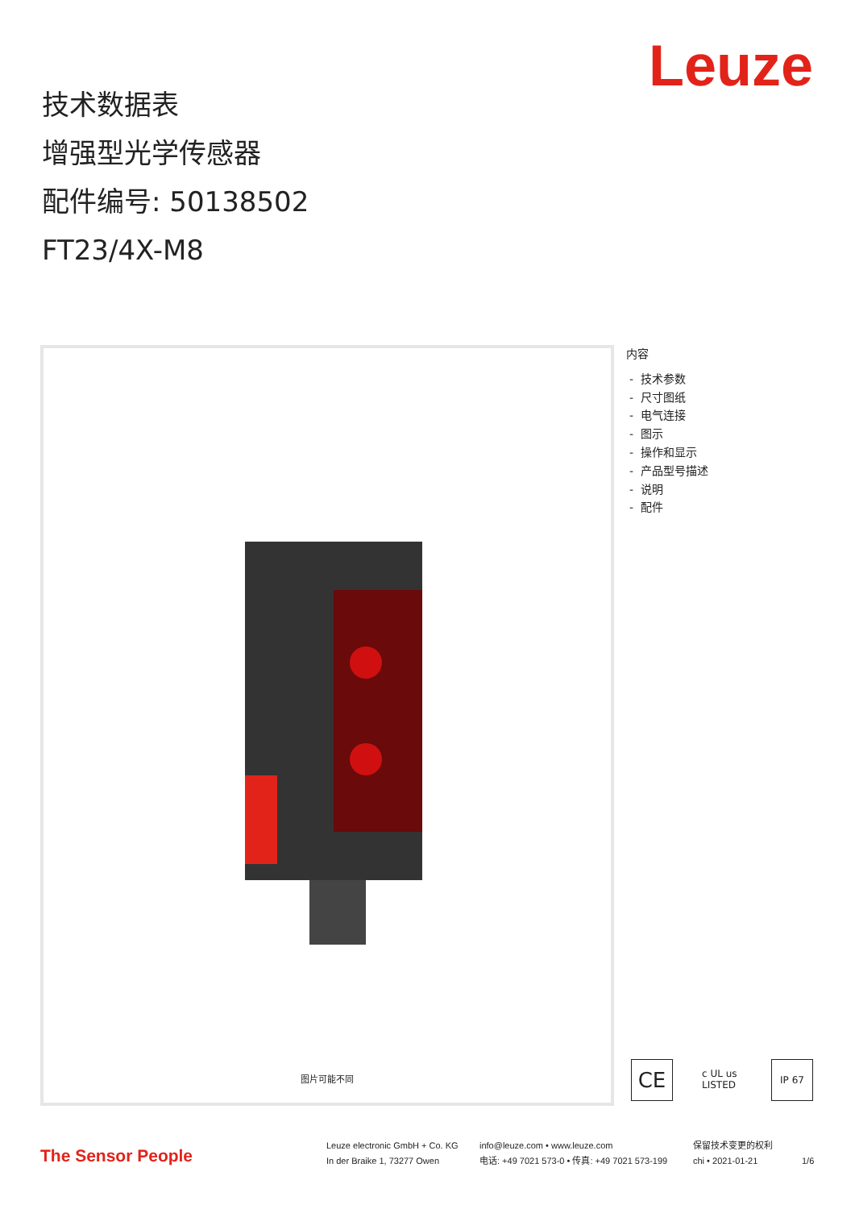Leuze
技术数据表
增强型光学传感器
配件编号: 50138502
FT23/4X-M8
图片可能不同
内容
- 技术参数
- 尺寸图纸
- 电气连接
- 图示
- 操作和显示
- 产品型号描述
- 说明
- 配件
CE
c UL us LISTED
IP 67
The Sensor People
Leuze electronic GmbH + Co. KG
In der Braike 1, 73277 Owen
info@leuze.com • www.leuze.com
电话: +49 7021 573-0 • 传真: +49 7021 573-199
保留技术变更的权利
chi • 2021-01-21
1/6